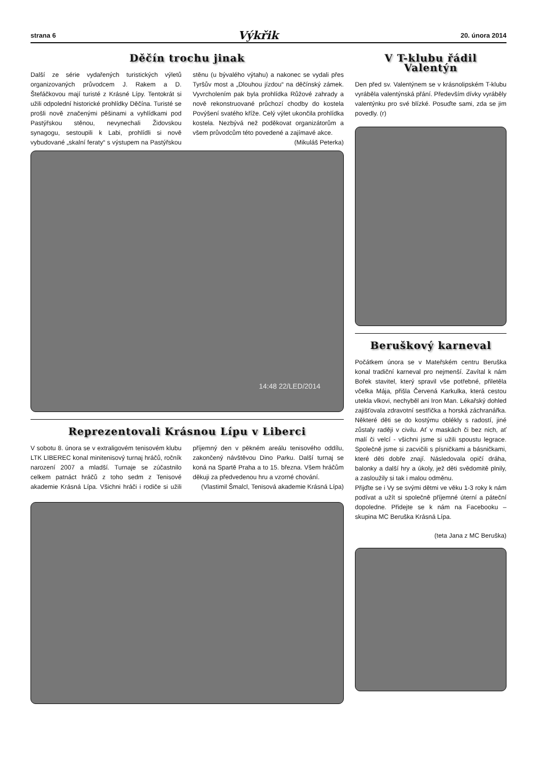strana 6 Výkřik 20. února 2014
Děčín trochu jinak
Další ze série vydařených turistických výletů organizovaných průvodcem J. Rakem a D. Štefáčkovou mají turisté z Krásné Lípy. Tentokrát si užili odpolední historické prohlídky Děčína. Turisté se prošli nově značenými pěšinami a vyhlídkami pod Pastýřskou stěnou, nevynechali Židovskou synagogu, sestoupili k Labi, prohlídli si nově vybudované „skalní feraty“ s výstupem na Pastýřskou stěnu (u bývalého výtahu) a nakonec se vydali přes Tyršův most a „Dlouhou jízdou“ na děčínský zámek. Vyvrcholením pak byla prohlídka Růžové zahrady a nově rekonstruované průchozí chodby do kostela Povýšení svatého kříže. Celý výlet ukončila prohlídka kostela. Nezbývá než poděkovat organizátorům a všem průvodcům této povedené a zajímavé akce.
(Mikuláš Peterka)
14:48 22/LED/2014
Reprezentovali Krásnou Lípu v Liberci
V sobotu 8. února se v extraligovém tenisovém klubu LTK LIBEREC konal minitenisový turnaj hráčů, ročník narození 2007 a mladší. Turnaje se zúčastnilo celkem patnáct hráčů z toho sedm z Tenisové akademie Krásná Lípa. Všichni hráči i rodiče si užili příjemný den v pěkném areálu tenisového oddílu, zakončený návštěvou Dino Parku. Další turnaj se koná na Spartě Praha a to 15. března. Všem hráčům děkuji za předvedenou hru a vzorné chování.
(Vlastimil Šmalcl, Tenisová akademie Krásná Lípa)
V T-klubu řádil
Valentýn
Den před sv. Valentýnem se v krásnolipském T-klubu vyráběla valentýnská přání. Především dívky vyráběly valentýnku pro své blízké. Posuďte sami, zda se jim povedly. (r)
Beruškový karneval
Počátkem února se v Mateřském centru Beruška konal tradiční karneval pro nejmenší. Zavítal k nám Bořek stavitel, který spravil vše potřebné, přiletěla včelka Mája, přišla Červená Karkulka, která cestou utekla vlkovi, nechyběl ani Iron Man. Lékařský dohled zajišťovala zdravotní sestřička a horská záchranářka. Některé děti se do kostýmu oblékly s radostí, jiné zůstaly raději v civilu. Ať v maskách či bez nich, ať malí či velcí - všichni jsme si užili spoustu legrace. Společně jsme si zacvičili s písničkami a básničkami, které děti dobře znají. Následovala opičí dráha, balonky a další hry a úkoly, jež děti svědomitě plnily, a zasloužily si tak i malou odměnu.
Přijďte se i Vy se svými dětmi ve věku 1-3 roky k nám podívat a užít si společně příjemné úterní a páteční dopoledne. Přidejte se k nám na Facebooku – skupina MC Beruška Krásná Lípa.
(teta Jana z MC Beruška)